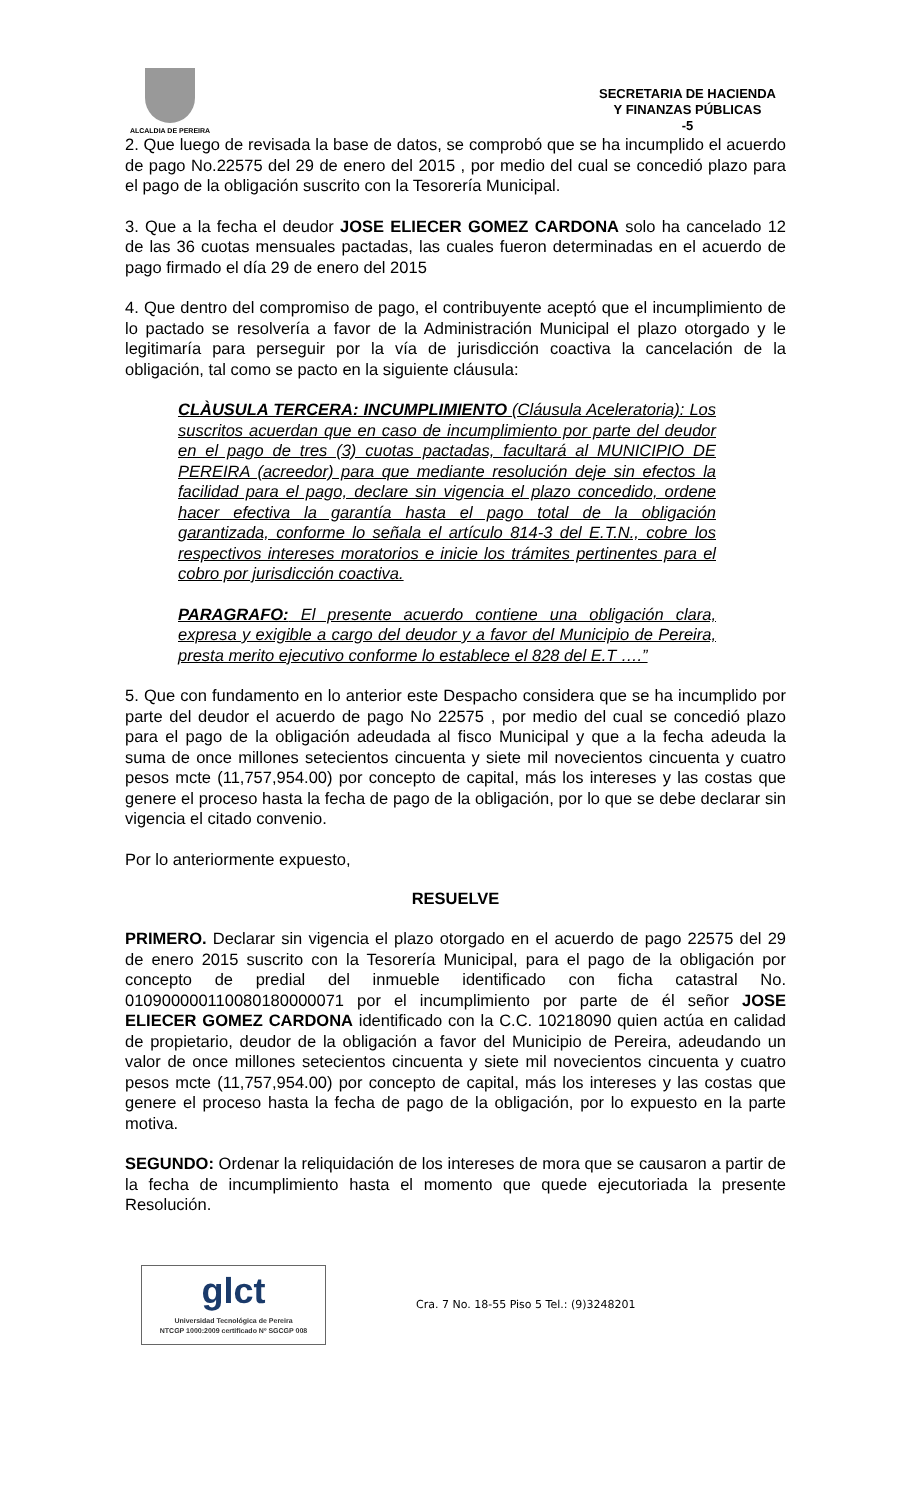ALCALDIA DE PEREIRA
SECRETARIA DE HACIENDA
Y FINANZAS PÚBLICAS
-5
2. Que luego de revisada la base de datos, se comprobó que se ha incumplido el acuerdo de pago No.22575 del 29 de enero del 2015 , por medio del cual se concedió plazo para el pago de la obligación suscrito con la Tesorería Municipal.
3. Que a la fecha el deudor JOSE ELIECER GOMEZ CARDONA solo ha cancelado 12 de las 36 cuotas mensuales pactadas, las cuales fueron determinadas en el acuerdo de pago firmado el día 29 de enero del 2015
4. Que dentro del compromiso de pago, el contribuyente aceptó que el incumplimiento de lo pactado se resolvería a favor de la Administración Municipal el plazo otorgado y le legitimaría para perseguir por la vía de jurisdicción coactiva la cancelación de la obligación, tal como se pacto en la siguiente cláusula:
CLÀUSULA TERCERA: INCUMPLIMIENTO (Cláusula Aceleratoria): Los suscritos acuerdan que en caso de incumplimiento por parte del deudor en el pago de tres (3) cuotas pactadas, facultará al MUNICIPIO DE PEREIRA (acreedor) para que mediante resolución deje sin efectos la facilidad para el pago, declare sin vigencia el plazo concedido, ordene hacer efectiva la garantía hasta el pago total de la obligación garantizada, conforme lo señala el artículo 814-3 del E.T.N., cobre los respectivos intereses moratorios e inicie los trámites pertinentes para el cobro por jurisdicción coactiva.
PARAGRAFO: El presente acuerdo contiene una obligación clara, expresa y exigible a cargo del deudor y a favor del Municipio de Pereira, presta merito ejecutivo conforme lo establece el 828 del E.T ….”
5. Que con fundamento en lo anterior este Despacho considera que se ha incumplido por parte del deudor el acuerdo de pago No 22575 , por medio del cual se concedió plazo para el pago de la obligación adeudada al fisco Municipal y que a la fecha adeuda la suma de once millones setecientos cincuenta y siete mil novecientos cincuenta y cuatro pesos mcte (11,757,954.00) por concepto de capital, más los intereses y las costas que genere el proceso hasta la fecha de pago de la obligación, por lo que se debe declarar sin vigencia el citado convenio.
Por lo anteriormente expuesto,
RESUELVE
PRIMERO. Declarar sin vigencia el plazo otorgado en el acuerdo de pago 22575 del 29 de enero 2015 suscrito con la Tesorería Municipal, para el pago de la obligación por concepto de predial del inmueble identificado con ficha catastral No. 010900000110080180000071 por el incumplimiento por parte de él señor JOSE ELIECER GOMEZ CARDONA identificado con la C.C. 10218090 quien actúa en calidad de propietario, deudor de la obligación a favor del Municipio de Pereira, adeudando un valor de once millones setecientos cincuenta y siete mil novecientos cincuenta y cuatro pesos mcte (11,757,954.00) por concepto de capital, más los intereses y las costas que genere el proceso hasta la fecha de pago de la obligación, por lo expuesto en la parte motiva.
SEGUNDO: Ordenar la reliquidación de los intereses de mora que se causaron a partir de la fecha de incumplimiento hasta el momento que quede ejecutoriada la presente Resolución.
glct
Universidad Tecnológica de Pereira
NTCGP 1000:2009 certificado Nº SGCGP 008
Cra. 7 No. 18-55 Piso 5 Tel.: (9)3248201